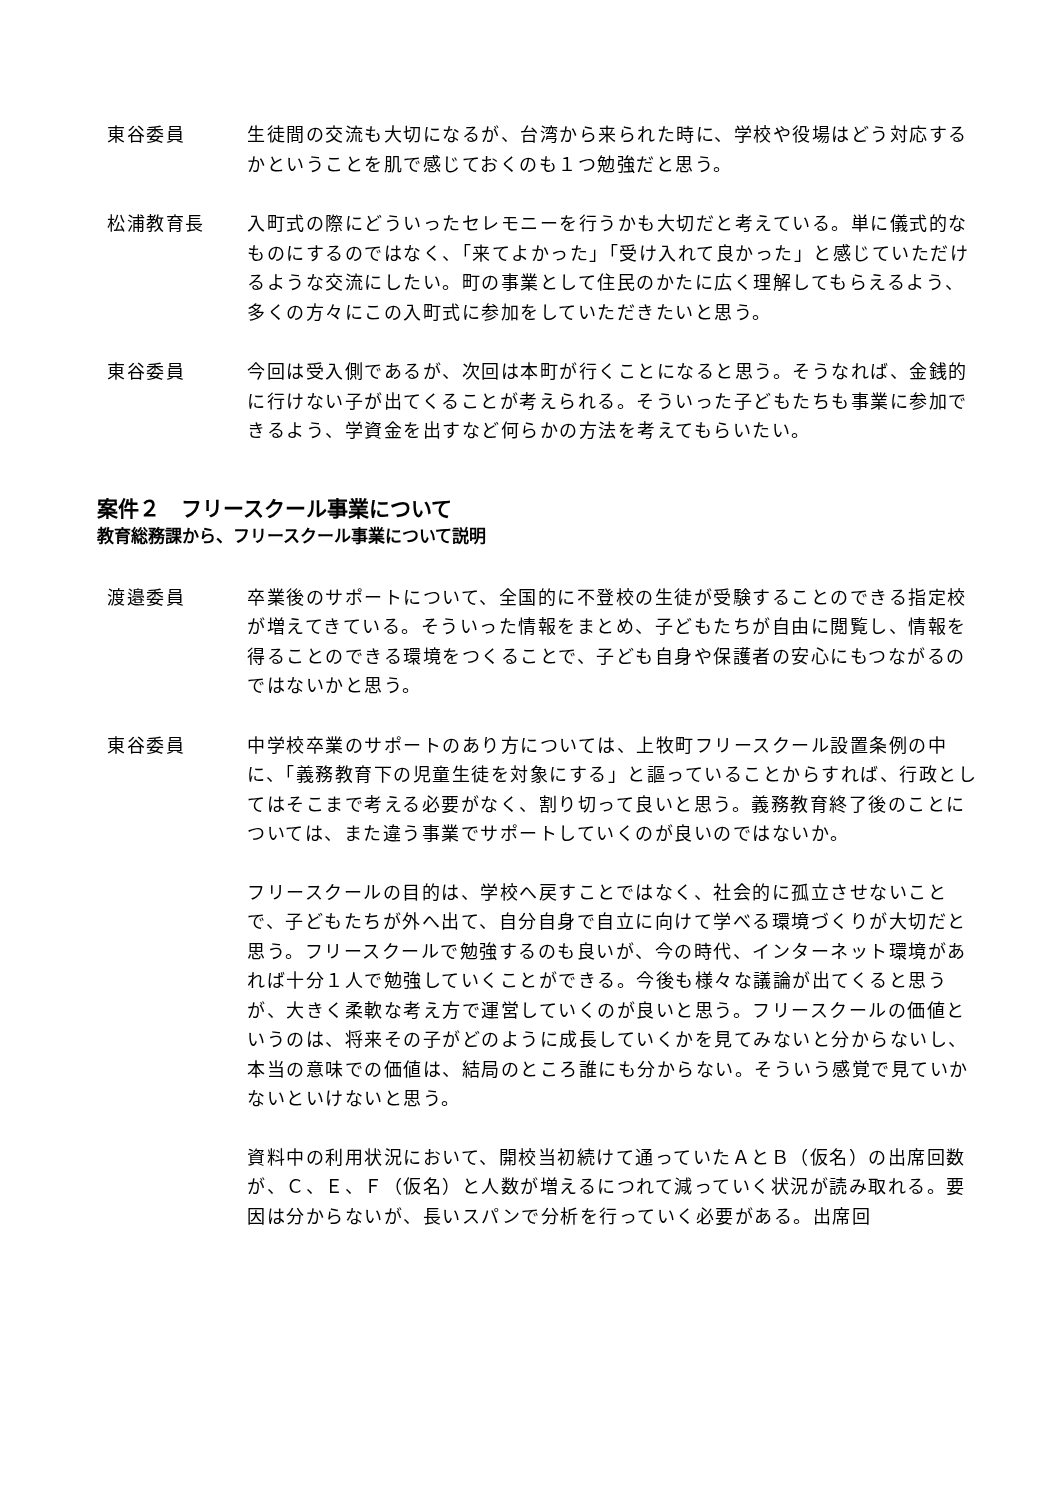東谷委員 生徒間の交流も大切になるが、台湾から来られた時に、学校や役場はどう対応するかということを肌で感じておくのも１つ勉強だと思う。
松浦教育長 入町式の際にどういったセレモニーを行うかも大切だと考えている。単に儀式的なものにするのではなく、「来てよかった」「受け入れて良かった」と感じていただけるような交流にしたい。町の事業として住民のかたに広く理解してもらえるよう、多くの方々にこの入町式に参加をしていただきたいと思う。
東谷委員 今回は受入側であるが、次回は本町が行くことになると思う。そうなれば、金銭的に行けない子が出てくることが考えられる。そういった子どもたちも事業に参加できるよう、学資金を出すなど何らかの方法を考えてもらいたい。
案件２　フリースクール事業について
教育総務課から、フリースクール事業について説明
渡邉委員 卒業後のサポートについて、全国的に不登校の生徒が受験することのできる指定校が増えてきている。そういった情報をまとめ、子どもたちが自由に閲覧し、情報を得ることのできる環境をつくることで、子ども自身や保護者の安心にもつながるのではないかと思う。
東谷委員 中学校卒業のサポートのあり方については、上牧町フリースクール設置条例の中に、「義務教育下の児童生徒を対象にする」と謳っていることからすれば、行政としてはそこまで考える必要がなく、割り切って良いと思う。義務教育終了後のことについては、また違う事業でサポートしていくのが良いのではないか。
フリースクールの目的は、学校へ戻すことではなく、社会的に孤立させないことで、子どもたちが外へ出て、自分自身で自立に向けて学べる環境づくりが大切だと思う。フリースクールで勉強するのも良いが、今の時代、インターネット環境があれば十分１人で勉強していくことができる。今後も様々な議論が出てくると思うが、大きく柔軟な考え方で運営していくのが良いと思う。フリースクールの価値というのは、将来その子がどのように成長していくかを見てみないと分からないし、本当の意味での価値は、結局のところ誰にも分からない。そういう感覚で見ていかないといけないと思う。
資料中の利用状況において、開校当初続けて通っていたＡとＢ（仮名）の出席回数が、Ｃ、Ｅ、Ｆ（仮名）と人数が増えるにつれて減っていく状況が読み取れる。要因は分からないが、長いスパンで分析を行っていく必要がある。出席回